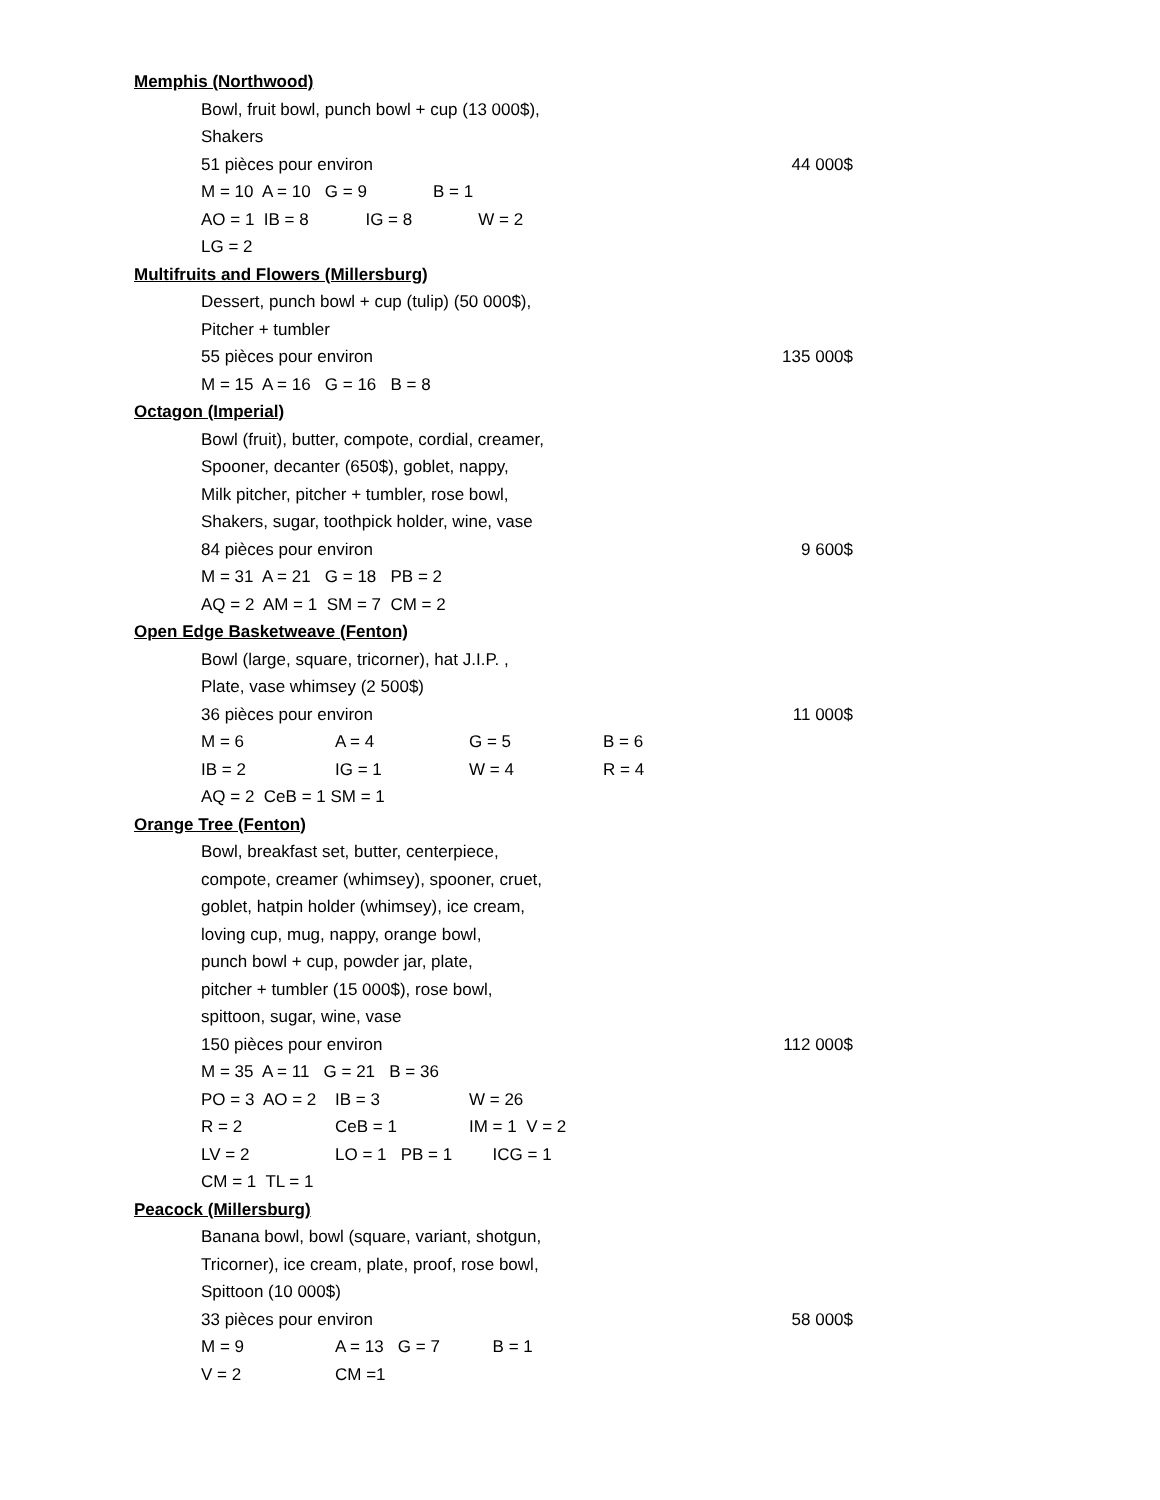Memphis (Northwood)
Bowl, fruit bowl, punch bowl + cup (13 000$),
Shakers
51 pièces pour environ 44 000$
M = 10 A = 10 G = 9 B = 1
AO = 1 IB = 8 IG = 8 W = 2
LG = 2
Multifruits and Flowers (Millersburg)
Dessert, punch bowl + cup (tulip) (50 000$),
Pitcher + tumbler
55 pièces pour environ 135 000$
M = 15 A = 16 G = 16 B = 8
Octagon (Imperial)
Bowl (fruit), butter, compote, cordial, creamer,
Spooner, decanter (650$), goblet, nappy,
Milk pitcher, pitcher + tumbler, rose bowl,
Shakers, sugar, toothpick holder, wine, vase
84 pièces pour environ 9 600$
M = 31 A = 21 G = 18 PB = 2
AQ = 2 AM = 1 SM = 7 CM = 2
Open Edge Basketweave (Fenton)
Bowl (large, square, tricorner), hat J.I.P. ,
Plate, vase whimsey (2 500$)
36 pièces pour environ 11 000$
M = 6 A = 4 G = 5 B = 6
IB = 2 IG = 1 W = 4 R = 4
AQ = 2 CeB = 1 SM = 1
Orange Tree (Fenton)
Bowl, breakfast set, butter, centerpiece,
compote, creamer (whimsey), spooner, cruet,
goblet, hatpin holder (whimsey), ice cream,
loving cup, mug, nappy, orange bowl,
punch bowl + cup, powder jar, plate,
pitcher + tumbler (15 000$), rose bowl,
spittoon, sugar, wine, vase
150 pièces pour environ 112 000$
M = 35 A = 11 G = 21 B = 36
PO = 3 AO = 2 IB = 3 W = 26
R = 2 CeB = 1 IM = 1 V = 2
LV = 2 LO = 1 PB = 1 ICG = 1
CM = 1 TL = 1
Peacock (Millersburg)
Banana bowl, bowl (square, variant, shotgun,
Tricorner), ice cream, plate, proof, rose bowl,
Spittoon (10 000$)
33 pièces pour environ 58 000$
M = 9 A = 13 G = 7 B = 1
V = 2 CM =1